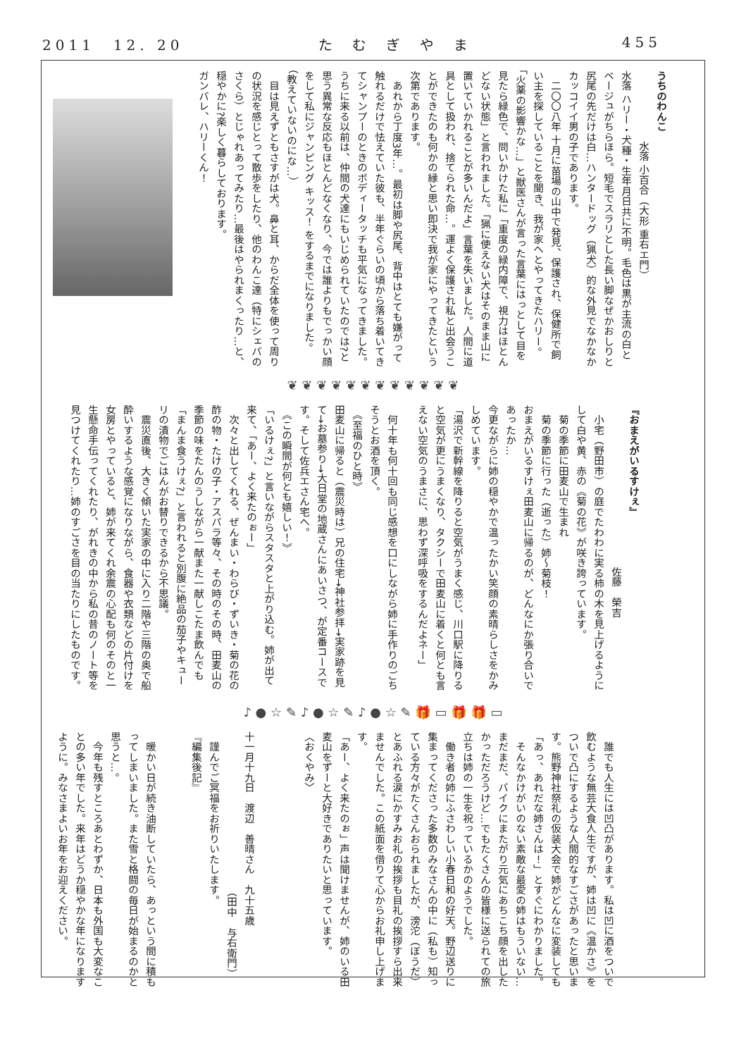2011　12. 20 たむぎやま 455
うちのわんこ
水落 小百合（大形 重右エ門）
水落 ハリー・犬種・生年月日共に不明。毛色は黒が主流の白とベージュがちらほら。短毛でスラリとした長い脚なぜかおしりと尻尾の先だけは白…ハンタードッグ（猟犬）的な外見でなかなかカッコイイ男の子であります。
　二〇〇八年 十月に苗場の山中で発見、保護され、保健所で飼い主を探していることを聞き、我が家へとやってきたハリー。「火薬の影響かな…」と獣医さんが言った言葉にはっとして目を見たら緑色で、問いかけた私に「重度の緑内障で、視力はほとんどない状態」と言われました。「猟に使えない犬はそのまま山に置いていかれることが多いんだよ」言葉を失いました。人間に道具として扱われ、捨てられた命…。運よく保護され私と出会うことができたのも何かの縁と思い即決で我が家にやってきたという次第であります。
　あれから丁度3年…。最初は脚や尻尾、背中はとても嫌がって触れるだけで怯えていた彼も、半年ぐらいの頃から落ち着いてきてシャンプーのときのボディータッチも平気になってきました。うちに来る以前は、仲間の犬達にもいじめられていたのでは?と思う異常な反応もほとんどなくなり、今では誰よりもでっかい顔をして私にジャンピング キッス！ をするまでになりました。（教えていないのにな…）
　目は見えずともさすがは犬。鼻と耳、からだ全体を使って周りの状況を感じとって散歩をしたり、他のわんこ達（特にシェパのさくら）とじゃれあってみたり…最後はやられまくったり…と、穏やかに?楽しく暮らしております。
ガンバレ、ハリーくん！
❦ ❦ ❦ ❦ ❦ ❦ ❦ ❦ ❦ ❦ ❦ ❦
『おまえがいるすけぇ』
佐藤　榮吉
　小宅（野田市）の庭でたわわに実る柿の木を見上げるようにして白や黄、赤の《菊の花》が咲き誇っています。
　菊の季節に田麦山で生まれ
　菊の季節に行った（逝った）姉～菊枝！
おまえがいるすけぇ田麦山に帰るのが、どんなにか張り合いであったか…
今更ながらに姉の穏やかで温ったかい笑顔の素晴らしさをかみしめています。
「湯沢で新幹線を降りると空気がうまく感じ、川口駅に降りると空気が更にうまくなり、タクシーで田麦山に着くと何とも言えない空気のうまさに、思わず深呼吸をするんだよネー」
　何十年も何十回も同じ感想を口にしながら姉に手作りのごちそうとお酒を頂く。
　《至福のひと時》
田麦山に帰ると（震災時は）兄の住宅→神社参拝→実家跡を見て→お墓参り→大日堂の地蔵さんにあいさつ、が定番コースです。そして佐兵エさん宅へ。
　《この瞬間が何とも嬉しい！》
「いるけぇ?」と言いながらスタスタと上がり込む。姉が出て来て、「あー、よく来たのぉー」
　次々と出してくれる、ぜんまい・わらび・ずいき・菊の花の酢の物・たけの子・アスパラ等々、その時のその時、田麦山の季節の味をたんのうしながら一献また一献しこたま飲んでも「まんま食うけぇ?」と言われると別腹に絶品の茄子やキューリの漬物でごはんがお替りできるから不思議。
　震災直後、大きく傾いた実家の中に入り二階や三階の奥で船酔いするような感覚になりながら、食器や衣類などの片付けを女房とやっていると、姉が来てくれ余震の心配も何のそのと一生懸命手伝ってくれたり、がれきの中から私の昔のノート等を見つけてくれたり…姉のすごさを目の当たりにしたものです。
♪ ● ☆ ✎ ♪ ● ☆ ✎ ♪ ● ☆ ✎ 🎁 ▭ 🎁 🎁 ▭
　誰でも人生には凹凸があります。私は凹に酒をついで飲むような無芸大食人生ですが、姉は凹に《温かさ》をついで凸にするような人間的なすごさがあったと思います。熊野神社祭礼の仮装大会で姉がどんなに変装しても「あっ、あれだな姉さんは！」とすぐにわかりました。
　そんなかけがいのない素敵な最愛の姉はもういない…まだまだ、バイクにまたがり元気にあちこち顔を出したかっただろうけど…でもたくさんの皆様に送られての旅立ちは姉の一生を祝っているかのようでした。
　働き者の姉にふさわしい小春日和の好天。野辺送りに集まってくださった多数のみなさんの中に（私も）知っている方々がたくさんおられましたが、滂沱（ぼうだ）とあふれる涙にかすみお礼の挨拶も目礼の挨拶すら出来ませんでした。この紙面を借りて心からお礼申し上げます。
「あー、よく来たのぉ」声は聞けませんが、姉のいる田麦山をずーと大好きでありたいと思っています。
〈おくやみ〉
十一月十九日　渡辺　善晴さん　九十五歳
（田中　与右衛門）
　謹んでご冥福をお祈りいたします。
『編集後記』
　暖かい日が続き油断していたら、あっという間に積もってしまいました。また雪と格闘の毎日が始まるのかと思うと…。
　今年も残すところあとわずか、日本も外国も大変なことの多い年でした。来年はどうか穏やかな年になりますように。みなさまよいお年をお迎えください。